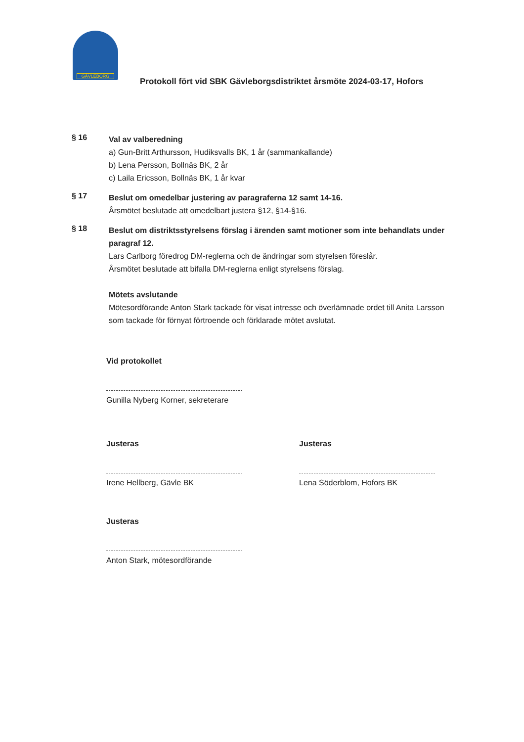GÄVLEBORG
Protokoll fört vid SBK Gävleborgsdistriktet årsmöte 2024-03-17, Hofors
§ 16
Val av valberedning
a) Gun-Britt Arthursson, Hudiksvalls BK, 1 år (sammankallande)
b) Lena Persson, Bollnäs BK, 2 år
c) Laila Ericsson, Bollnäs BK, 1 år kvar
§ 17
Beslut om omedelbar justering av paragraferna 12 samt 14-16.
Årsmötet beslutade att omedelbart justera §12, §14-§16.
§ 18
Beslut om distriktsstyrelsens förslag i ärenden samt motioner som inte behandlats under paragraf 12.
Lars Carlborg föredrog DM-reglerna och de ändringar som styrelsen föreslår.
Årsmötet beslutade att bifalla DM-reglerna enligt styrelsens förslag.
Mötets avslutande
Mötesordförande Anton Stark tackade för visat intresse och överlämnade ordet till Anita Larsson som tackade för förnyat förtroende och förklarade mötet avslutat.
Vid protokollet
Gunilla Nyberg Korner, sekreterare
Justeras
Irene Hellberg, Gävle BK
Justeras
Lena Söderblom, Hofors BK
Justeras
Anton Stark, mötesordförande